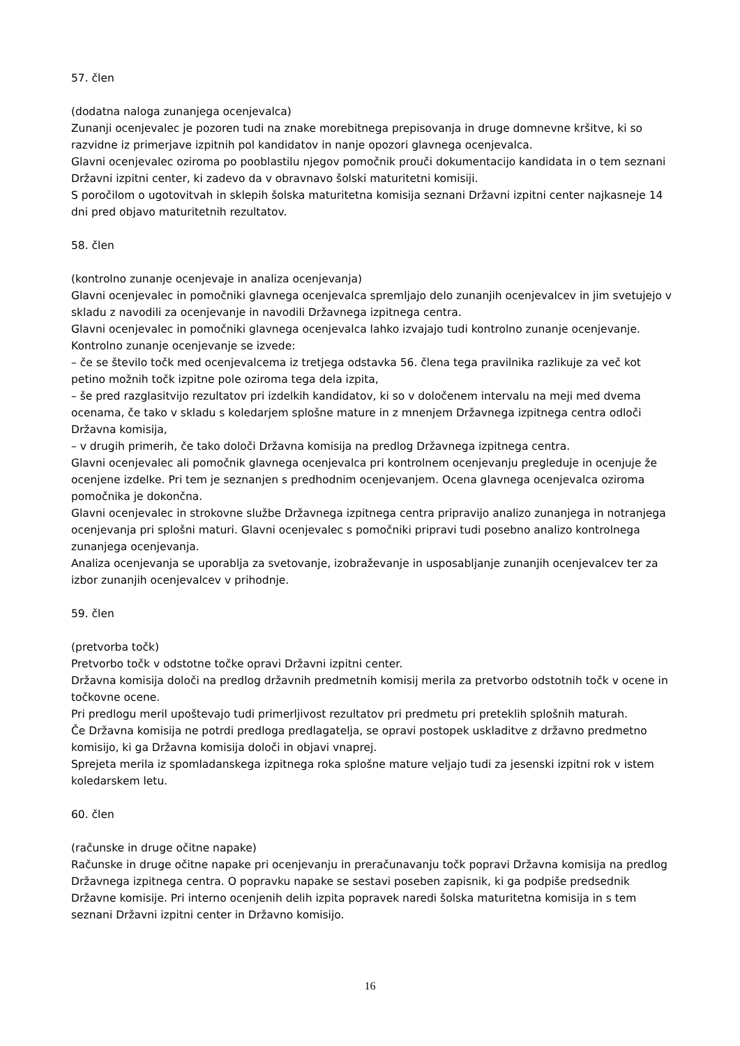57. člen
(dodatna naloga zunanjega ocenjevalca)
Zunanji ocenjevalec je pozoren tudi na znake morebitnega prepisovanja in druge domnevne kršitve, ki so razvidne iz primerjave izpitnih pol kandidatov in nanje opozori glavnega ocenjevalca.
Glavni ocenjevalec oziroma po pooblastilu njegov pomočnik prouči dokumentacijo kandidata in o tem seznani Državni izpitni center, ki zadevo da v obravnavo šolski maturitetni komisiji.
S poročilom o ugotovitvah in sklepih šolska maturitetna komisija seznani Državni izpitni center najkasneje 14 dni pred objavo maturitetnih rezultatov.
58. člen
(kontrolno zunanje ocenjevaje in analiza ocenjevanja)
Glavni ocenjevalec in pomočniki glavnega ocenjevalca spremljajo delo zunanjih ocenjevalcev in jim svetujejo v skladu z navodili za ocenjevanje in navodili Državnega izpitnega centra.
Glavni ocenjevalec in pomočniki glavnega ocenjevalca lahko izvajajo tudi kontrolno zunanje ocenjevanje.
Kontrolno zunanje ocenjevanje se izvede:
– če se število točk med ocenjevalcema iz tretjega odstavka 56. člena tega pravilnika razlikuje za več kot petino možnih točk izpitne pole oziroma tega dela izpita,
– še pred razglasitvijo rezultatov pri izdelkih kandidatov, ki so v določenem intervalu na meji med dvema ocenama, če tako v skladu s koledarjem splošne mature in z mnenjem Državnega izpitnega centra odloči Državna komisija,
– v drugih primerih, če tako določi Državna komisija na predlog Državnega izpitnega centra.
Glavni ocenjevalec ali pomočnik glavnega ocenjevalca pri kontrolnem ocenjevanju pregleduje in ocenjuje že ocenjene izdelke. Pri tem je seznanjen s predhodnim ocenjevanjem. Ocena glavnega ocenjevalca oziroma pomočnika je dokončna.
Glavni ocenjevalec in strokovne službe Državnega izpitnega centra pripravijo analizo zunanjega in notranjega ocenjevanja pri splošni maturi. Glavni ocenjevalec s pomočniki pripravi tudi posebno analizo kontrolnega zunanjega ocenjevanja.
Analiza ocenjevanja se uporablja za svetovanje, izobraževanje in usposabljanje zunanjih ocenjevalcev ter za izbor zunanjih ocenjevalcev v prihodnje.
59. člen
(pretvorba točk)
Pretvorbo točk v odstotne točke opravi Državni izpitni center.
Državna komisija določi na predlog državnih predmetnih komisij merila za pretvorbo odstotnih točk v ocene in točkovne ocene.
Pri predlogu meril upoštevajo tudi primerljivost rezultatov pri predmetu pri preteklih splošnih maturah.
Če Državna komisija ne potrdi predloga predlagatelja, se opravi postopek uskladitve z državno predmetno komisijo, ki ga Državna komisija določi in objavi vnaprej.
Sprejeta merila iz spomladanskega izpitnega roka splošne mature veljajo tudi za jesenski izpitni rok v istem koledarskem letu.
60. člen
(računske in druge očitne napake)
Računske in druge očitne napake pri ocenjevanju in preračunavanju točk popravi Državna komisija na predlog Državnega izpitnega centra. O popravku napake se sestavi poseben zapisnik, ki ga podpiše predsednik Državne komisije. Pri interno ocenjenih delih izpita popravek naredi šolska maturitetna komisija in s tem seznani Državni izpitni center in Državno komisijo.
16